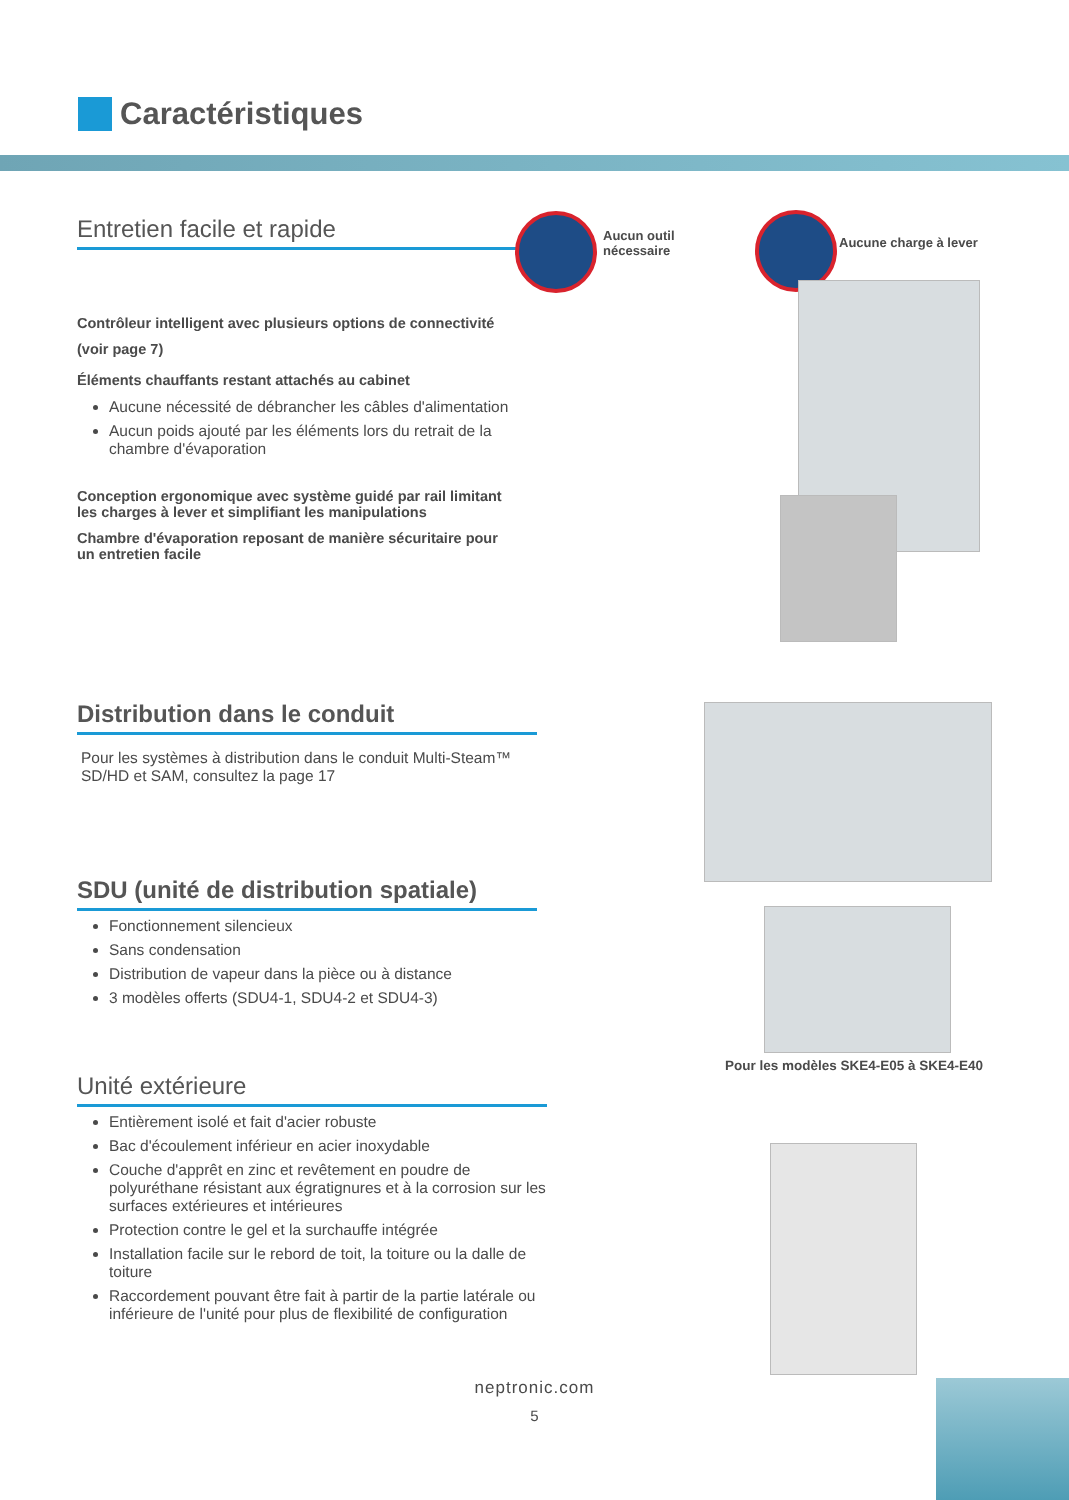Caractéristiques
Entretien facile et rapide
Contrôleur intelligent avec plusieurs options de connectivité
(voir page 7)
Éléments chauffants restant attachés au cabinet
Aucune nécessité de débrancher les câbles d'alimentation
Aucun poids ajouté par les éléments lors du retrait de la chambre d'évaporation
Conception ergonomique avec système guidé par rail limitant les charges à lever et simplifiant les manipulations
Chambre d'évaporation reposant de manière sécuritaire pour un entretien facile
Aucun outil
nécessaire
Aucune charge à lever
Distribution dans le conduit
Pour les systèmes à distribution dans le conduit Multi-Steam™ SD/HD et SAM, consultez la page 17
SDU (unité de distribution spatiale)
Fonctionnement silencieux
Sans condensation
Distribution de vapeur dans la pièce ou à distance
3 modèles offerts (SDU4-1, SDU4-2 et SDU4-3)
Pour les modèles SKE4-E05 à SKE4-E40
Unité extérieure
Entièrement isolé et fait d'acier robuste
Bac d'écoulement inférieur en acier inoxydable
Couche d'apprêt en zinc et revêtement en poudre de polyuréthane résistant aux égratignures et à la corrosion sur les surfaces extérieures et intérieures
Protection contre le gel et la surchauffe intégrée
Installation facile sur le rebord de toit, la toiture ou la dalle de toiture
Raccordement pouvant être fait à partir de la partie latérale ou inférieure de l'unité pour plus de flexibilité de configuration
neptronic.com
5